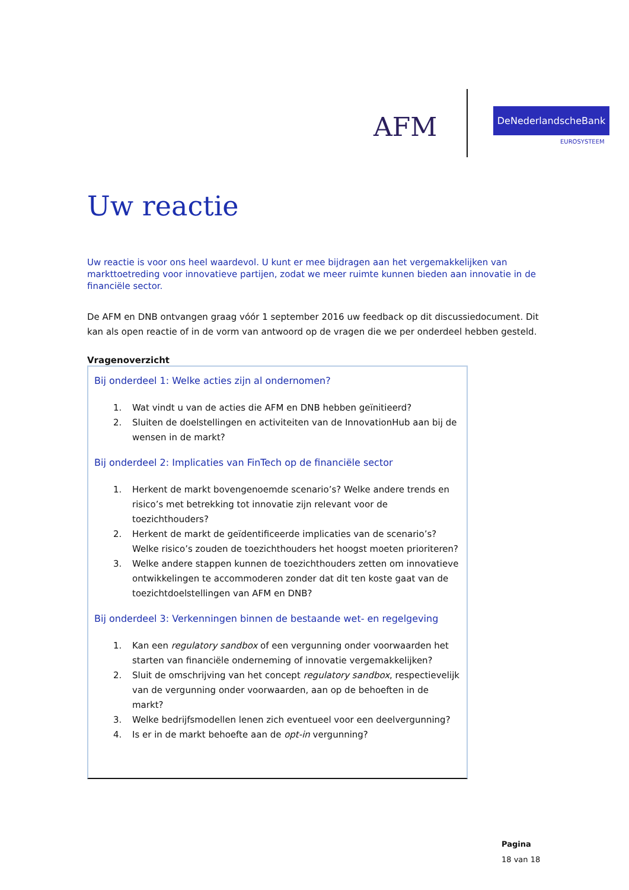AFM DeNederlandscheBank
EUROSYSTEEM
Uw reactie
Uw reactie is voor ons heel waardevol. U kunt er mee bijdragen aan het vergemakkelijken van markttoetreding voor innovatieve partijen, zodat we meer ruimte kunnen bieden aan innovatie in de financiële sector.
De AFM en DNB ontvangen graag vóór 1 september 2016 uw feedback op dit discussiedocument. Dit kan als open reactie of in de vorm van antwoord op de vragen die we per onderdeel hebben gesteld.
Vragenoverzicht
Bij onderdeel 1: Welke acties zijn al ondernomen?
1. Wat vindt u van de acties die AFM en DNB hebben geïnitieerd?
2. Sluiten de doelstellingen en activiteiten van de InnovationHub aan bij de wensen in de markt?
Bij onderdeel 2: Implicaties van FinTech op de financiële sector
1. Herkent de markt bovengenoemde scenario’s? Welke andere trends en risico’s met betrekking tot innovatie zijn relevant voor de toezichthouders?
2. Herkent de markt de geïdentificeerde implicaties van de scenario’s? Welke risico’s zouden de toezichthouders het hoogst moeten prioriteren?
3. Welke andere stappen kunnen de toezichthouders zetten om innovatieve ontwikkelingen te accommoderen zonder dat dit ten koste gaat van de toezichtdoelstellingen van AFM en DNB?
Bij onderdeel 3: Verkenningen binnen de bestaande wet- en regelgeving
1. Kan een regulatory sandbox of een vergunning onder voorwaarden het starten van financiële onderneming of innovatie vergemakkelijken?
2. Sluit de omschrijving van het concept regulatory sandbox, respectievelijk van de vergunning onder voorwaarden, aan op de behoeften in de markt?
3. Welke bedrijfsmodellen lenen zich eventueel voor een deelvergunning?
4. Is er in de markt behoefte aan de opt-in vergunning?
Pagina
18 van 18